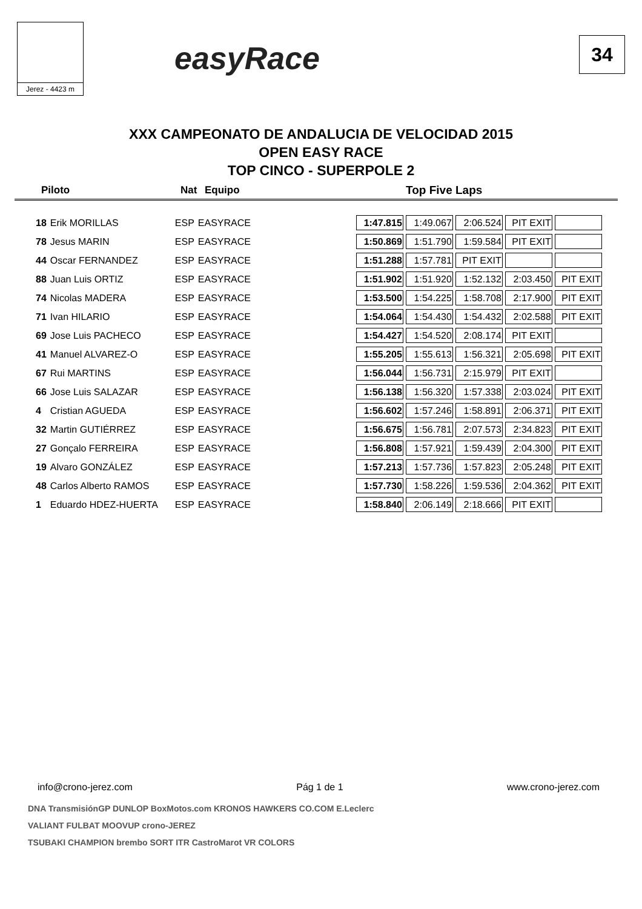Jerez - 4423 m
easyRace
34
XXX CAMPEONATO DE ANDALUCIA DE VELOCIDAD 2015
OPEN EASY RACE
TOP CINCO - SUPERPOLE 2
| Piloto | Nat | Equipo | Top Five Laps |
| --- | --- | --- | --- |
| 18 | Erik MORILLAS | ESP | EASYRACE | | 1:47.815 | 1:49.067 | 2:06.524 | PIT EXIT | |
| 78 | Jesus MARIN | ESP | EASYRACE | | 1:50.869 | 1:51.790 | 1:59.584 | PIT EXIT | |
| 44 | Oscar FERNANDEZ | ESP | EASYRACE | | 1:51.288 | 1:57.781 | PIT EXIT | | |
| 88 | Juan Luis ORTIZ | ESP | EASYRACE | | 1:51.902 | 1:51.920 | 1:52.132 | 2:03.450 | PIT EXIT |
| 74 | Nicolas MADERA | ESP | EASYRACE | | 1:53.500 | 1:54.225 | 1:58.708 | 2:17.900 | PIT EXIT |
| 71 | Ivan HILARIO | ESP | EASYRACE | | 1:54.064 | 1:54.430 | 1:54.432 | 2:02.588 | PIT EXIT |
| 69 | Jose Luis PACHECO | ESP | EASYRACE | | 1:54.427 | 1:54.520 | 2:08.174 | PIT EXIT | |
| 41 | Manuel ALVAREZ-O | ESP | EASYRACE | | 1:55.205 | 1:55.613 | 1:56.321 | 2:05.698 | PIT EXIT |
| 67 | Rui MARTINS | ESP | EASYRACE | | 1:56.044 | 1:56.731 | 2:15.979 | PIT EXIT | |
| 66 | Jose Luis SALAZAR | ESP | EASYRACE | | 1:56.138 | 1:56.320 | 1:57.338 | 2:03.024 | PIT EXIT |
| 4 | Cristian AGUEDA | ESP | EASYRACE | | 1:56.602 | 1:57.246 | 1:58.891 | 2:06.371 | PIT EXIT |
| 32 | Martin GUTIÉRREZ | ESP | EASYRACE | | 1:56.675 | 1:56.781 | 2:07.573 | 2:34.823 | PIT EXIT |
| 27 | Gonçalo FERREIRA | ESP | EASYRACE | | 1:56.808 | 1:57.921 | 1:59.439 | 2:04.300 | PIT EXIT |
| 19 | Alvaro GONZÁLEZ | ESP | EASYRACE | | 1:57.213 | 1:57.736 | 1:57.823 | 2:05.248 | PIT EXIT |
| 48 | Carlos Alberto RAMOS | ESP | EASYRACE | | 1:57.730 | 1:58.226 | 1:59.536 | 2:04.362 | PIT EXIT |
| 1 | Eduardo HDEZ-HUERTA | ESP | EASYRACE | | 1:58.840 | 2:06.149 | 2:18.666 | PIT EXIT | |
info@crono-jerez.com Pág 1 de 1 www.crono-jerez.com
DNA TransmisiónGP DUNLOP BoxMotos.com KRONOS HAWKERS CO.COM E.Leclerc
VALIANT FULBAT MOOVUP crono-JEREZ
TSUBAKI CHAMPION brembo SORT ITR CastroMarot VR COLORS